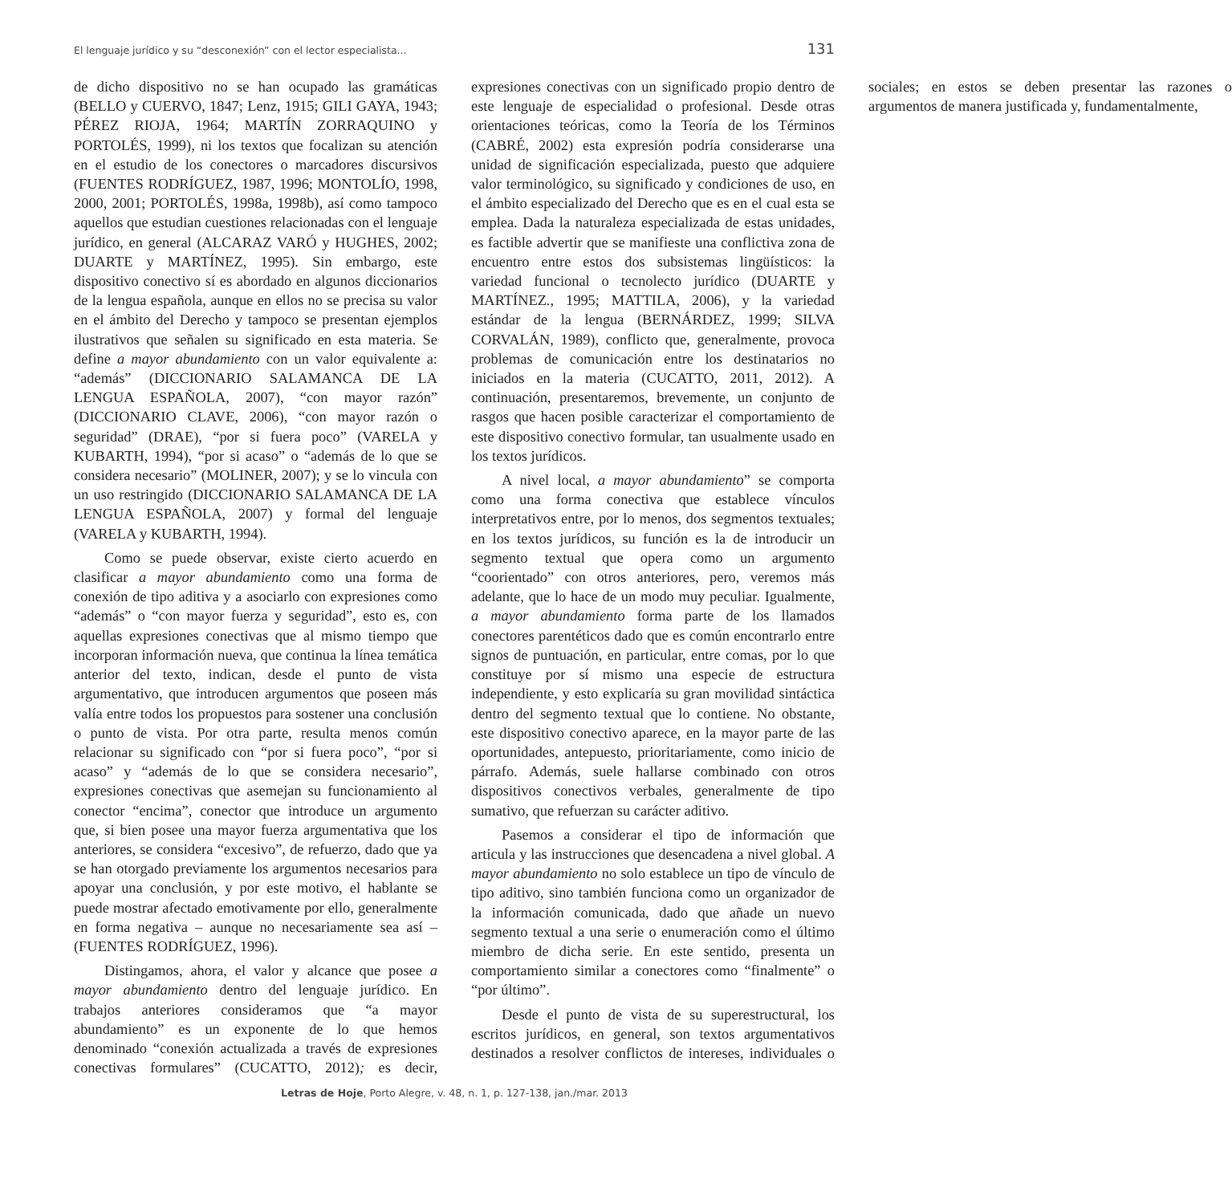El lenguaje jurídico y su “desconexión” con el lector especialista... 131
de dicho dispositivo no se han ocupado las gramáticas (BELLO y CUERVO, 1847; Lenz, 1915; GILI GAYA, 1943; PÉREZ RIOJA, 1964; MARTÍN ZORRAQUINO y PORTOLÉS, 1999), ni los textos que focalizan su atención en el estudio de los conectores o marcadores discursivos (FUENTES RODRÍGUEZ, 1987, 1996; MONTOLÍO, 1998, 2000, 2001; PORTOLÉS, 1998a, 1998b), así como tampoco aquellos que estudian cuestiones relacionadas con el lenguaje jurídico, en general (ALCARAZ VARÓ y HUGHES, 2002; DUARTE y MARTÍNEZ, 1995). Sin embargo, este dispositivo conectivo sí es abordado en algunos diccionarios de la lengua española, aunque en ellos no se precisa su valor en el ámbito del Derecho y tampoco se presentan ejemplos ilustrativos que señalen su significado en esta materia. Se define a mayor abundamiento con un valor equivalente a: “además” (DICCIONARIO SALAMANCA DE LA LENGUA ESPAÑOLA, 2007), “con mayor razón” (DICCIONARIO CLAVE, 2006), “con mayor razón o seguridad” (DRAE), “por si fuera poco” (VARELA y KUBARTH, 1994), “por si acaso” o “además de lo que se considera necesario” (MOLINER, 2007); y se lo vincula con un uso restringido (DICCIONARIO SALAMANCA DE LA LENGUA ESPAÑOLA, 2007) y formal del lenguaje (VARELA y KUBARTH, 1994).
Como se puede observar, existe cierto acuerdo en clasificar a mayor abundamiento como una forma de conexión de tipo aditiva y a asociarlo con expresiones como “además” o “con mayor fuerza y seguridad”, esto es, con aquellas expresiones conectivas que al mismo tiempo que incorporan información nueva, que continua la línea temática anterior del texto, indican, desde el punto de vista argumentativo, que introducen argumentos que poseen más valía entre todos los propuestos para sostener una conclusión o punto de vista. Por otra parte, resulta menos común relacionar su significado con “por si fuera poco”, “por si acaso” y “además de lo que se considera necesario”, expresiones conectivas que asemejan su funcionamiento al conector “encima”, conector que introduce un argumento que, si bien posee una mayor fuerza argumentativa que los anteriores, se considera “excesivo”, de refuerzo, dado que ya se han otorgado previamente los argumentos necesarios para apoyar una conclusión, y por este motivo, el hablante se puede mostrar afectado emotivamente por ello, generalmente en forma negativa – aunque no necesariamente sea así – (FUENTES RODRÍGUEZ, 1996).
Distingamos, ahora, el valor y alcance que posee a mayor abundamiento dentro del lenguaje jurídico. En trabajos anteriores consideramos que “a mayor abundamiento” es un exponente de lo que hemos denominado “conexión actualizada a través de expresiones conectivas formulares” (CUCATTO, 2012); es decir, expresiones conectivas con un significado propio dentro de este lenguaje de especialidad o profesional. Desde otras orientaciones teóricas, como la Teoría de los Términos (CABRÉ, 2002) esta expresión podría considerarse una unidad de significación especializada, puesto que adquiere valor terminológico, su significado y condiciones de uso, en el ámbito especializado del Derecho que es en el cual esta se emplea. Dada la naturaleza especializada de estas unidades, es factible advertir que se manifieste una conflictiva zona de encuentro entre estos dos subsistemas lingüísticos: la variedad funcional o tecnolecto jurídico (DUARTE y MARTÍNEZ., 1995; MATTILA, 2006), y la variedad estándar de la lengua (BERNÁRDEZ, 1999; SILVA CORVALÁN, 1989), conflicto que, generalmente, provoca problemas de comunicación entre los destinatarios no iniciados en la materia (CUCATTO, 2011, 2012). A continuación, presentaremos, brevemente, un conjunto de rasgos que hacen posible caracterizar el comportamiento de este dispositivo conectivo formular, tan usualmente usado en los textos jurídicos.
A nivel local, a mayor abundamiento” se comporta como una forma conectiva que establece vínculos interpretativos entre, por lo menos, dos segmentos textuales; en los textos jurídicos, su función es la de introducir un segmento textual que opera como un argumento “coorientado” con otros anteriores, pero, veremos más adelante, que lo hace de un modo muy peculiar. Igualmente, a mayor abundamiento forma parte de los llamados conectores parentéticos dado que es común encontrarlo entre signos de puntuación, en particular, entre comas, por lo que constituye por sí mismo una especie de estructura independiente, y esto explicaría su gran movilidad sintáctica dentro del segmento textual que lo contiene. No obstante, este dispositivo conectivo aparece, en la mayor parte de las oportunidades, antepuesto, prioritariamente, como inicio de párrafo. Además, suele hallarse combinado con otros dispositivos conectivos verbales, generalmente de tipo sumativo, que refuerzan su carácter aditivo.
Pasemos a considerar el tipo de información que articula y las instrucciones que desencadena a nivel global. A mayor abundamiento no solo establece un tipo de vínculo de tipo aditivo, sino también funciona como un organizador de la información comunicada, dado que añade un nuevo segmento textual a una serie o enumeración como el último miembro de dicha serie. En este sentido, presenta un comportamiento similar a conectores como “finalmente” o “por último”.
Desde el punto de vista de su superestructural, los escritos jurídicos, en general, son textos argumentativos destinados a resolver conflictos de intereses, individuales o sociales; en estos se deben presentar las razones o argumentos de manera justificada y, fundamentalmente,
Letras de Hoje, Porto Alegre, v. 48, n. 1, p. 127-138, jan./mar. 2013